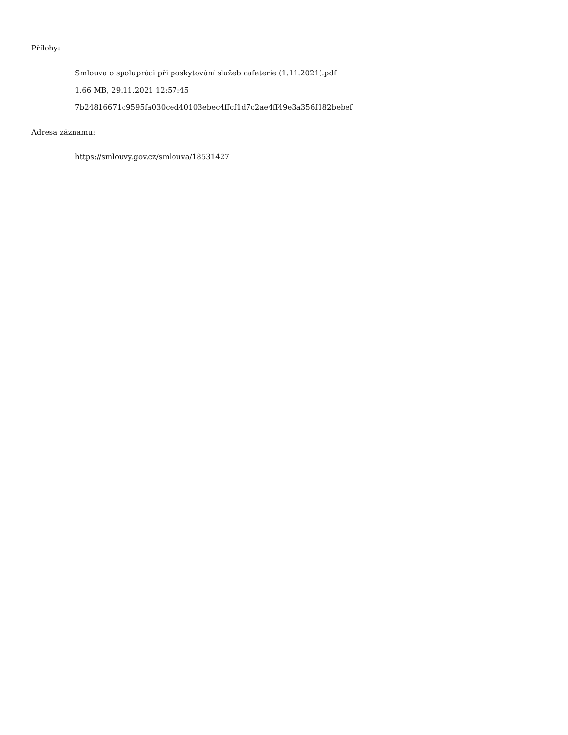Přílohy:
Smlouva o spolupráci při poskytování služeb cafeterie (1.11.2021).pdf
1.66 MB, 29.11.2021 12:57:45
7b24816671c9595fa030ced40103ebec4ffcf1d7c2ae4ff49e3a356f182bebef
Adresa záznamu:
https://smlouvy.gov.cz/smlouva/18531427